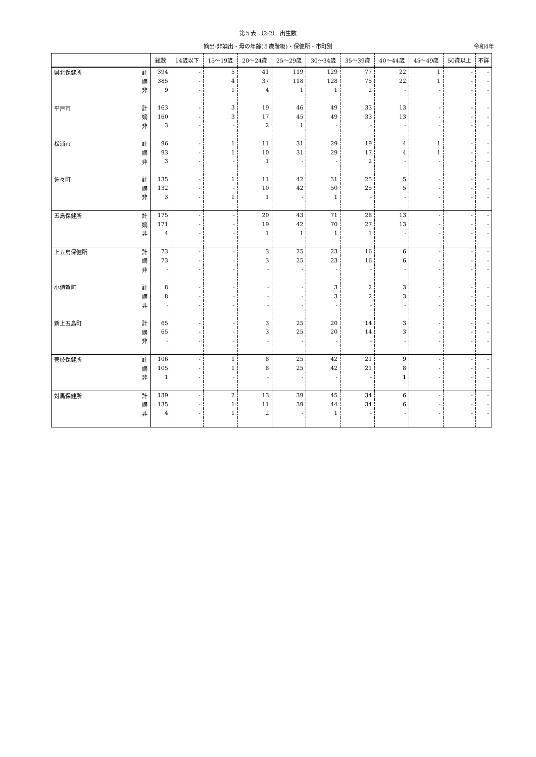第５表 （2-2） 出生数
嫡出-非嫡出・母の年齢(５歳階級)・保健所・市町別 令和4年
| | | 総数 | 14歳以下 | 15～19歳 | 20～24歳 | 25～29歳 | 30～34歳 | 35～39歳 | 40～44歳 | 45～49歳 | 50歳以上 | 不詳 |
| --- | --- | --- | --- | --- | --- | --- | --- | --- | --- | --- | --- | --- |
| 県北保健所 | 計 | 394 | - | 5 | 41 | 119 | 129 | 77 | 22 | 1 | - | - |
| | 嫡 | 385 | - | 4 | 37 | 118 | 128 | 75 | 22 | 1 | - | - |
| | 非 | 9 | - | 1 | 4 | 1 | 1 | 2 | - | - | - | - |
| 平戸市 | 計 | 163 | - | 3 | 19 | 46 | 49 | 33 | 13 | - | - | - |
| | 嫡 | 160 | - | 3 | 17 | 45 | 49 | 33 | 13 | - | - | - |
| | 非 | 3 | - | - | 2 | 1 | - | - | - | - | - | - |
| 松浦市 | 計 | 96 | - | 1 | 11 | 31 | 29 | 19 | 4 | 1 | - | - |
| | 嫡 | 93 | - | 1 | 10 | 31 | 29 | 17 | 4 | 1 | - | - |
| | 非 | 3 | - | - | 1 | - | - | 2 | - | - | - | - |
| 佐々町 | 計 | 135 | - | 1 | 11 | 42 | 51 | 25 | 5 | - | - | - |
| | 嫡 | 132 | - | - | 10 | 42 | 50 | 25 | 5 | - | - | - |
| | 非 | 3 | - | 1 | 1 | - | 1 | - | - | - | - | - |
| 五島保健所 | 計 | 175 | - | - | 20 | 43 | 71 | 28 | 13 | - | - | - |
| | 嫡 | 171 | - | - | 19 | 42 | 70 | 27 | 13 | - | - | - |
| | 非 | 4 | - | - | 1 | 1 | 1 | 1 | - | - | - | - |
| 上五島保健所 | 計 | 73 | - | - | 3 | 25 | 23 | 16 | 6 | - | - | - |
| | 嫡 | 73 | - | - | 3 | 25 | 23 | 16 | 6 | - | - | - |
| | 非 | - | - | - | - | - | - | - | - | - | - | - |
| 小値賀町 | 計 | 8 | - | - | - | - | 3 | 2 | 3 | - | - | - |
| | 嫡 | 8 | - | - | - | - | 3 | 2 | 3 | - | - | - |
| | 非 | - | - | - | - | - | - | - | - | - | - | - |
| 新上五島町 | 計 | 65 | - | - | 3 | 25 | 20 | 14 | 3 | - | - | - |
| | 嫡 | 65 | - | - | 3 | 25 | 20 | 14 | 3 | - | - | - |
| | 非 | - | - | - | - | - | - | - | - | - | - | - |
| 壱岐保健所 | 計 | 106 | - | 1 | 8 | 25 | 42 | 21 | 9 | - | - | - |
| | 嫡 | 105 | - | 1 | 8 | 25 | 42 | 21 | 8 | - | - | - |
| | 非 | 1 | - | - | - | - | - | - | 1 | - | - | - |
| 対馬保健所 | 計 | 139 | - | 2 | 13 | 39 | 45 | 34 | 6 | - | - | - |
| | 嫡 | 135 | - | 1 | 11 | 39 | 44 | 34 | 6 | - | - | - |
| | 非 | 4 | - | 1 | 2 | - | 1 | - | - | - | - | - |